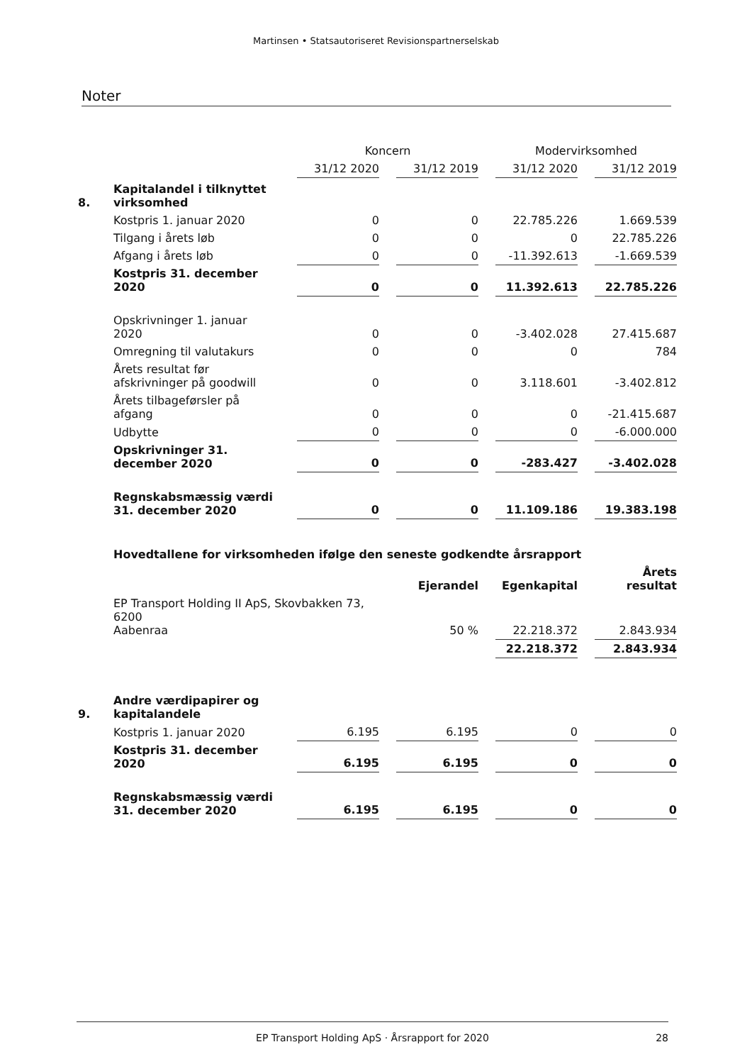Martinsen • Statsautoriseret Revisionspartnerselskab
Noter
| | | Koncern | | | | Modervirksomhed | | |
| --- | --- | --- | --- | --- | --- | --- | --- | --- |
| | | 31/12 2020 | | 31/12 2019 | | 31/12 2020 | | 31/12 2019 |
| 8. | Kapitalandel i tilknyttet virksomhed | | | | | | | |
| | Kostpris 1. januar 2020 | 0 | | 0 | | 22.785.226 | | 1.669.539 |
| | Tilgang i årets løb | 0 | | 0 | | 0 | | 22.785.226 |
| | Afgang i årets løb | 0 | | 0 | | -11.392.613 | | -1.669.539 |
| | Kostpris 31. december 2020 | 0 | | 0 | | 11.392.613 | | 22.785.226 |
| | Opskrivninger 1. januar 2020 | 0 | | 0 | | -3.402.028 | | 27.415.687 |
| | Omregning til valutakurs | 0 | | 0 | | 0 | | 784 |
| | Årets resultat før afskrivninger på goodwill | 0 | | 0 | | 3.118.601 | | -3.402.812 |
| | Årets tilbageførsler på afgang | 0 | | 0 | | 0 | | -21.415.687 |
| | Udbytte | 0 | | 0 | | 0 | | -6.000.000 |
| | Opskrivninger 31. december 2020 | 0 | | 0 | | -283.427 | | -3.402.028 |
| | Regnskabsmæssig værdi 31. december 2020 | 0 | | 0 | | 11.109.186 | | 19.383.198 |
| | Hovedtallene for virksomheden ifølge den seneste godkendte årsrapport | | | | | | | |
| | | | | Ejerandel | | Egenkapital | | Årets resultat |
| | EP Transport Holding II ApS, Skovbakken 73, 6200 Aabenraa | | | 50 % | | 22.218.372 | | 2.843.934 |
| | | | | | | 22.218.372 | | 2.843.934 |
| 9. | Andre værdipapirer og kapitalandele | | | | | | | |
| | Kostpris 1. januar 2020 | 6.195 | | 6.195 | | 0 | | 0 |
| | Kostpris 31. december 2020 | 6.195 | | 6.195 | | 0 | | 0 |
| | Regnskabsmæssig værdi 31. december 2020 | 6.195 | | 6.195 | | 0 | | 0 |
EP Transport Holding ApS · Årsrapport for 2020 28